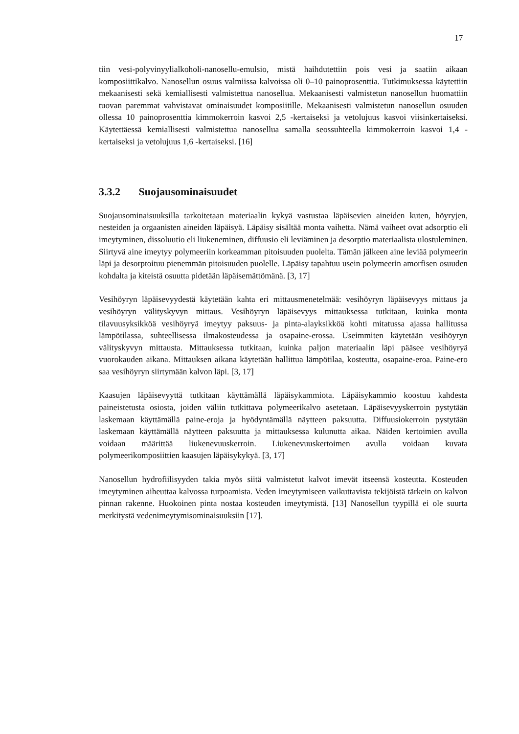17
tiin vesi-polyvinyylialkoholi-nanosellu-emulsio, mistä haihdutettiin pois vesi ja saatiin aikaan komposiittikalvo. Nanosellun osuus valmiissa kalvoissa oli 0–10 painoprosenttia. Tutkimuksessa käytettiin mekaanisesti sekä kemiallisesti valmistettua nanosellua. Mekaanisesti valmistetun nanosellun huomattiin tuovan paremmat vahvistavat ominaisuudet komposiitille. Mekaanisesti valmistetun nanosellun osuuden ollessa 10 painoprosenttia kimmokerroin kasvoi 2,5 -kertaiseksi ja vetolujuus kasvoi viisinkertaiseksi. Käytettäessä kemiallisesti valmistettua nanosellua samalla seossuhteella kimmokerroin kasvoi 1,4 -kertaiseksi ja vetolujuus 1,6 -kertaiseksi. [16]
3.3.2 Suojausominaisuudet
Suojausominaisuuksilla tarkoitetaan materiaalin kykyä vastustaa läpäisevien aineiden kuten, höyryjen, nesteiden ja orgaanisten aineiden läpäisyä. Läpäisy sisältää monta vaihetta. Nämä vaiheet ovat adsorptio eli imeytyminen, dissoluutio eli liukeneminen, diffuusio eli leviäminen ja desorptio materiaalista ulostuleminen. Siirtyvä aine imeytyy polymeeriin korkeamman pitoisuuden puolelta. Tämän jälkeen aine leviää polymeerin läpi ja desorptoituu pienemmän pitoisuuden puolelle. Läpäisy tapahtuu usein polymeerin amorfisen osuuden kohdalta ja kiteistä osuutta pidetään läpäisemättömänä. [3, 17]
Vesihöyryn läpäisevyydestä käytetään kahta eri mittausmenetelmää: vesihöyryn läpäisevyys mittaus ja vesihöyryn välityskyvyn mittaus. Vesihöyryn läpäisevyys mittauksessa tutkitaan, kuinka monta tilavuusyksikköä vesihöyryä imeytyy paksuus- ja pinta-alayksikköä kohti mitatussa ajassa hallitussa lämpötilassa, suhteellisessa ilmakosteudessa ja osapaine-erossa. Useimmiten käytetään vesihöyryn välityskyvyn mittausta. Mittauksessa tutkitaan, kuinka paljon materiaalin läpi pääsee vesihöyryä vuorokauden aikana. Mittauksen aikana käytetään hallittua lämpötilaa, kosteutta, osapaine-eroa. Paine-ero saa vesihöyryn siirtymään kalvon läpi. [3, 17]
Kaasujen läpäisevyyttä tutkitaan käyttämällä läpäisykammiota. Läpäisykammio koostuu kahdesta paineistetusta osiosta, joiden väliin tutkittava polymeerikalvo asetetaan. Läpäisevyyskerroin pystytään laskemaan käyttämällä paine-eroja ja hyödyntämällä näytteen paksuutta. Diffuusiokerroin pystytään laskemaan käyttämällä näytteen paksuutta ja mittauksessa kulunutta aikaa. Näiden kertoimien avulla voidaan määrittää liukenevuuskerroin. Liukenevuuskertoimen avulla voidaan kuvata polymeerikomposiittien kaasujen läpäisykykyä. [3, 17]
Nanosellun hydrofiilisyyden takia myös siitä valmistetut kalvot imevät itseensä kosteutta. Kosteuden imeytyminen aiheuttaa kalvossa turpoamista. Veden imeytymiseen vaikuttavista tekijöistä tärkein on kalvon pinnan rakenne. Huokoinen pinta nostaa kosteuden imeytymistä. [13] Nanosellun tyypillä ei ole suurta merkitystä vedenimeytymisominaisuuksiin [17].